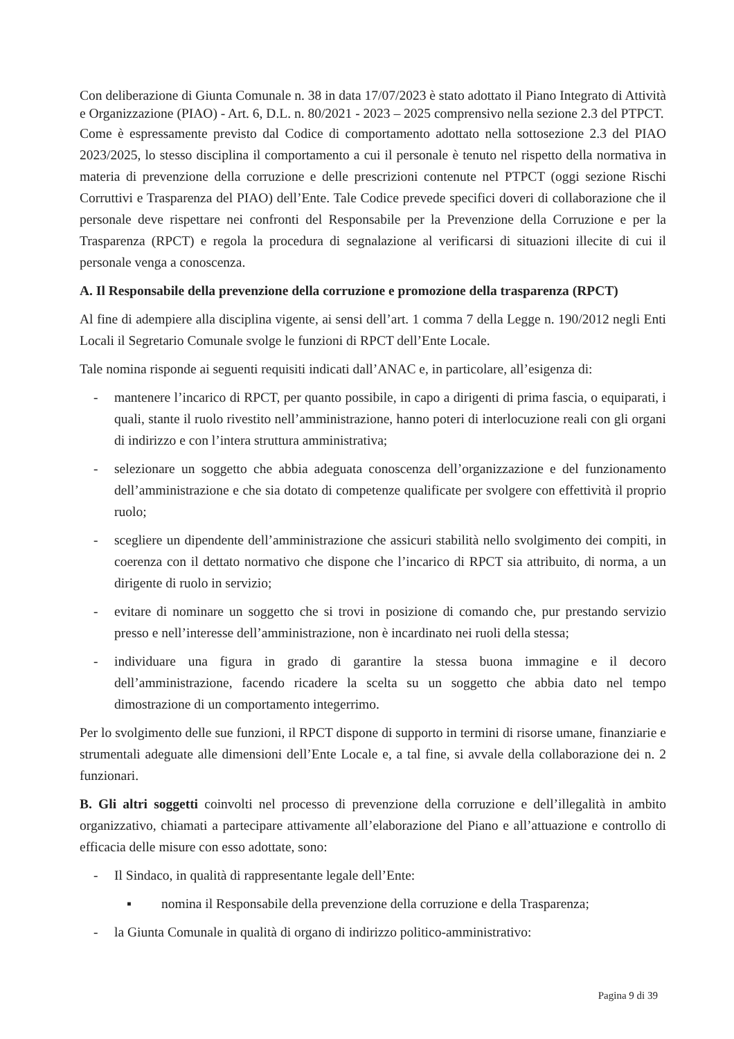Con deliberazione di Giunta Comunale n. 38 in data 17/07/2023 è stato adottato il Piano Integrato di Attività e Organizzazione (PIAO) - Art. 6, D.L. n. 80/2021 - 2023 – 2025 comprensivo nella sezione 2.3 del PTPCT.
Come è espressamente previsto dal Codice di comportamento adottato nella sottosezione 2.3 del PIAO 2023/2025, lo stesso disciplina il comportamento a cui il personale è tenuto nel rispetto della normativa in materia di prevenzione della corruzione e delle prescrizioni contenute nel PTPCT (oggi sezione Rischi Corruttivi e Trasparenza del PIAO) dell’Ente. Tale Codice prevede specifici doveri di collaborazione che il personale deve rispettare nei confronti del Responsabile per la Prevenzione della Corruzione e per la Trasparenza (RPCT) e regola la procedura di segnalazione al verificarsi di situazioni illecite di cui il personale venga a conoscenza.
A. Il Responsabile della prevenzione della corruzione e promozione della trasparenza (RPCT)
Al fine di adempiere alla disciplina vigente, ai sensi dell’art. 1 comma 7 della Legge n. 190/2012 negli Enti Locali il Segretario Comunale svolge le funzioni di RPCT dell’Ente Locale.
Tale nomina risponde ai seguenti requisiti indicati dall’ANAC e, in particolare, all’esigenza di:
- mantenere l’incarico di RPCT, per quanto possibile, in capo a dirigenti di prima fascia, o equiparati, i quali, stante il ruolo rivestito nell’amministrazione, hanno poteri di interlocuzione reali con gli organi di indirizzo e con l’intera struttura amministrativa;
- selezionare un soggetto che abbia adeguata conoscenza dell’organizzazione e del funzionamento dell’amministrazione e che sia dotato di competenze qualificate per svolgere con effettività il proprio ruolo;
- scegliere un dipendente dell’amministrazione che assicuri stabilità nello svolgimento dei compiti, in coerenza con il dettato normativo che dispone che l’incarico di RPCT sia attribuito, di norma, a un dirigente di ruolo in servizio;
- evitare di nominare un soggetto che si trovi in posizione di comando che, pur prestando servizio presso e nell’interesse dell’amministrazione, non è incardinato nei ruoli della stessa;
- individuare una figura in grado di garantire la stessa buona immagine e il decoro dell’amministrazione, facendo ricadere la scelta su un soggetto che abbia dato nel tempo dimostrazione di un comportamento integerrimo.
Per lo svolgimento delle sue funzioni, il RPCT dispone di supporto in termini di risorse umane, finanziarie e strumentali adeguate alle dimensioni dell’Ente Locale e, a tal fine, si avvale della collaborazione dei n. 2 funzionari.
B. Gli altri soggetti coinvolti nel processo di prevenzione della corruzione e dell’illegalità in ambito organizzativo, chiamati a partecipare attivamente all’elaborazione del Piano e all’attuazione e controllo di efficacia delle misure con esso adottate, sono:
- Il Sindaco, in qualità di rappresentante legale dell’Ente:
▪ nomina il Responsabile della prevenzione della corruzione e della Trasparenza;
- la Giunta Comunale in qualità di organo di indirizzo politico-amministrativo:
Pagina 9 di 39